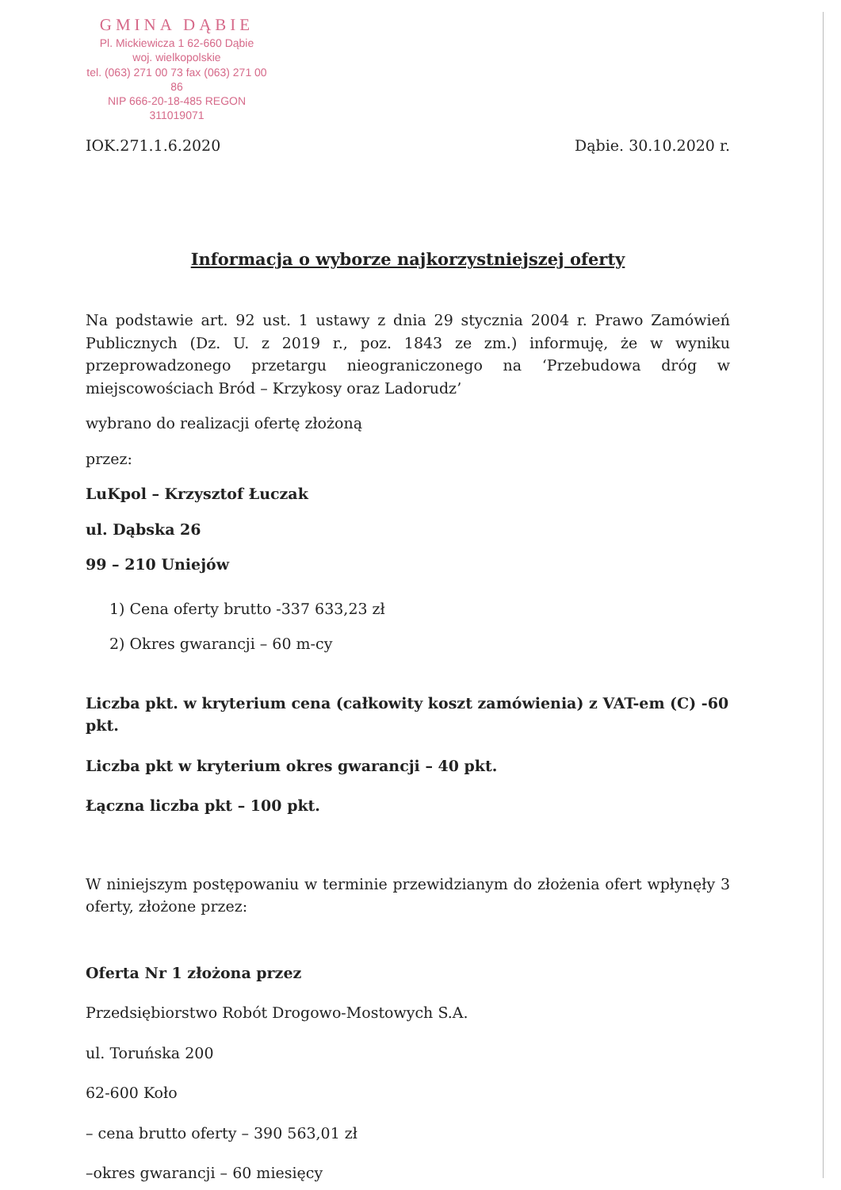GMINA DĄBIE
Pl. Mickiewicza 1 62-660 Dąbie
woj. wielkopolskie
tel. (063) 271 00 73 fax (063) 271 00 86
NIP 666-20-18-485 REGON 311019071
IOK.271.1.6.2020 Dąbie. 30.10.2020 r.
Informacja o wyborze najkorzystniejszej oferty
Na podstawie art. 92 ust. 1 ustawy z dnia 29 stycznia 2004 r. Prawo Zamówień Publicznych (Dz. U. z 2019 r., poz. 1843 ze zm.) informuję, że w wyniku przeprowadzonego przetargu nieograniczonego na ‘Przebudowa dróg w miejscowościach Bród – Krzykosy oraz Ladorudz’
wybrano do realizacji ofertę złożoną
przez:
LuKpol – Krzysztof Łuczak
ul. Dąbska 26
99 – 210 Uniejów
1) Cena oferty brutto -337 633,23 zł
2) Okres gwarancji – 60 m-cy
Liczba pkt. w kryterium cena (całkowity koszt zamówienia) z VAT-em (C) -60 pkt.
Liczba pkt w kryterium okres gwarancji – 40 pkt.
Łączna liczba pkt – 100 pkt.
W niniejszym postępowaniu w terminie przewidzianym do złożenia ofert wpłynęły 3 oferty, złożone przez:
Oferta Nr 1 złożona przez
Przedsiębiorstwo Robót Drogowo-Mostowych S.A.
ul. Toruńska 200
62-600 Koło
– cena brutto oferty – 390 563,01 zł
–okres gwarancji – 60 miesięcy